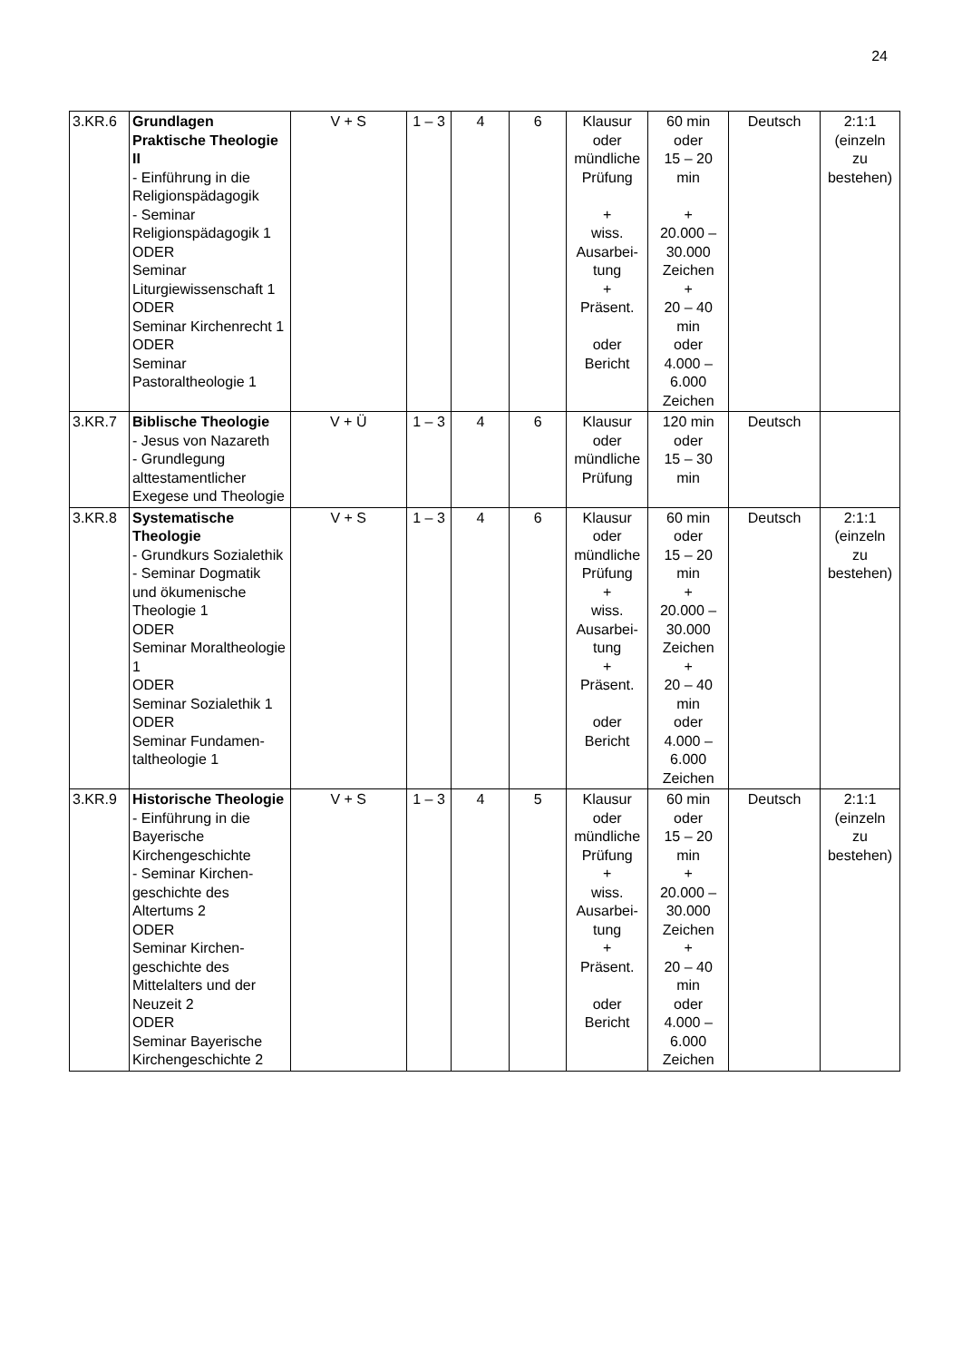24
| 3.KR.6 | Grundlagen Praktische Theologie II - Einführung in die Religionspädagogik - Seminar Religionspädagogik 1 ODER Seminar Liturgiewissenschaft 1 ODER Seminar Kirchenrecht 1 ODER Seminar Pastoraltheologie 1 | V + S | 1 – 3 | 4 | 6 | Klausur oder mündliche Prüfung + wiss. Ausarbei- tung + Präsent. oder Bericht | 60 min oder 15 – 20 min + 20.000 – 30.000 Zeichen + 20 – 40 min oder 4.000 – 6.000 Zeichen | Deutsch | 2:1:1 (einzeln zu bestehen) |
| 3.KR.7 | Biblische Theologie - Jesus von Nazareth - Grundlegung alttestamentlicher Exegese und Theologie | V + Ü | 1 – 3 | 4 | 6 | Klausur oder mündliche Prüfung | 120 min oder 15 – 30 min | Deutsch | |
| 3.KR.8 | Systematische Theologie - Grundkurs Sozialethik - Seminar Dogmatik und ökumenische Theologie 1 ODER Seminar Moraltheologie 1 ODER Seminar Sozialethik 1 ODER Seminar Fundamen-taltheologie 1 | V + S | 1 – 3 | 4 | 6 | Klausur oder mündliche Prüfung + wiss. Ausarbei- tung + Präsent. oder Bericht | 60 min oder 15 – 20 min + 20.000 – 30.000 Zeichen + 20 – 40 min oder 4.000 – 6.000 Zeichen | Deutsch | 2:1:1 (einzeln zu bestehen) |
| 3.KR.9 | Historische Theologie - Einführung in die Bayerische Kirchengeschichte - Seminar Kirchen-geschichte des Altertums 2 ODER Seminar Kirchen-geschichte des Mittelalters und der Neuzeit 2 ODER Seminar Bayerische Kirchengeschichte 2 | V + S | 1 – 3 | 4 | 5 | Klausur oder mündliche Prüfung + wiss. Ausarbei- tung + Präsent. oder Bericht | 60 min oder 15 – 20 min + 20.000 – 30.000 Zeichen + 20 – 40 min oder 4.000 – 6.000 Zeichen | Deutsch | 2:1:1 (einzeln zu bestehen) |